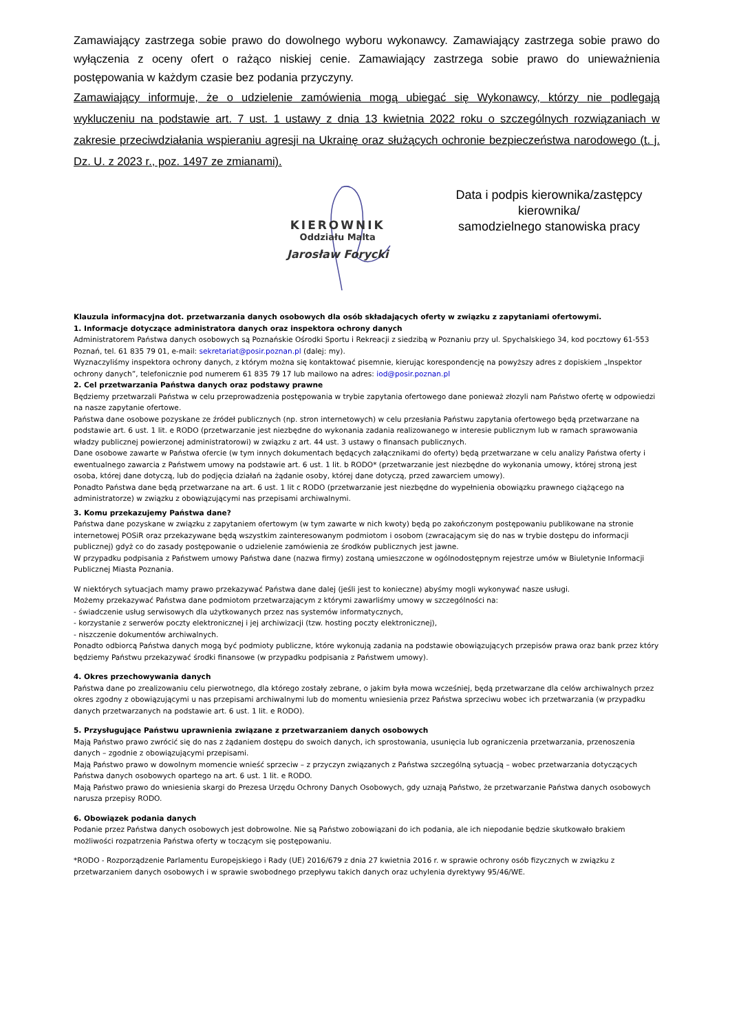Zamawiający zastrzega sobie prawo do dowolnego wyboru wykonawcy. Zamawiający zastrzega sobie prawo do wyłączenia z oceny ofert o rażąco niskiej cenie. Zamawiający zastrzega sobie prawo do unieważnienia postępowania w każdym czasie bez podania przyczyny.
Zamawiający informuje, że o udzielenie zamówienia mogą ubiegać się Wykonawcy, którzy nie podlegają wykluczeniu na podstawie art. 7 ust. 1 ustawy z dnia 13 kwietnia 2022 roku o szczególnych rozwiązaniach w zakresie przeciwdziałania wspieraniu agresji na Ukrainę oraz służących ochronie bezpieczeństwa narodowego (t. j. Dz. U. z 2023 r., poz. 1497 ze zmianami).
KIEROWNIK
Oddziału Malta
Jarosław Forycki
Data i podpis kierownika/zastępcy
kierownika/
samodzielnego stanowiska pracy
Klauzula informacyjna dot. przetwarzania danych osobowych dla osób składających oferty w związku z zapytaniami ofertowymi.
1. Informacje dotyczące administratora danych oraz inspektora ochrony danych
Administratorem Państwa danych osobowych są Poznańskie Ośrodki Sportu i Rekreacji z siedzibą w Poznaniu przy ul. Spychalskiego 34, kod pocztowy 61-553 Poznań, tel. 61 835 79 01, e-mail: sekretariat@posir.poznan.pl (dalej: my).
Wyznaczyliśmy inspektora ochrony danych, z którym można się kontaktować pisemnie, kierując korespondencję na powyższy adres z dopiskiem „Inspektor ochrony danych”, telefonicznie pod numerem 61 835 79 17 lub mailowo na adres: iod@posir.poznan.pl
2. Cel przetwarzania Państwa danych oraz podstawy prawne
Będziemy przetwarzali Państwa w celu przeprowadzenia postępowania w trybie zapytania ofertowego dane ponieważ złozyli nam Państwo ofertę w odpowiedzi na nasze zapytanie ofertowe.
Państwa dane osobowe pozyskane ze źródeł publicznych (np. stron internetowych) w celu przesłania Państwu zapytania ofertowego będą przetwarzane na podstawie art. 6 ust. 1 lit. e RODO (przetwarzanie jest niezbędne do wykonania zadania realizowanego w interesie publicznym lub w ramach sprawowania władzy publicznej powierzonej administratorowi) w związku z art. 44 ust. 3 ustawy o finansach publicznych.
Dane osobowe zawarte w Państwa ofercie (w tym innych dokumentach będących załącznikami do oferty) będą przetwarzane w celu analizy Państwa oferty i ewentualnego zawarcia z Państwem umowy na podstawie art. 6 ust. 1 lit. b RODO* (przetwarzanie jest niezbędne do wykonania umowy, której stroną jest osoba, której dane dotyczą, lub do podjęcia działań na żądanie osoby, której dane dotyczą, przed zawarciem umowy).
Ponadto Państwa dane będą przetwarzane na art. 6 ust. 1 lit c RODO (przetwarzanie jest niezbędne do wypełnienia obowiązku prawnego ciążącego na administratorze) w związku z obowiązującymi nas przepisami archiwalnymi.
3. Komu przekazujemy Państwa dane?
Państwa dane pozyskane w związku z zapytaniem ofertowym (w tym zawarte w nich kwoty) będą po zakończonym postępowaniu publikowane na stronie internetowej POSiR oraz przekazywane będą wszystkim zainteresowanym podmiotom i osobom (zwracającym się do nas w trybie dostępu do informacji publicznej) gdyż co do zasady postępowanie o udzielenie zamówienia ze środków publicznych jest jawne.
W przypadku podpisania z Państwem umowy Państwa dane (nazwa firmy) zostaną umieszczone w ogólnodostępnym rejestrze umów w Biuletynie Informacji Publicznej Miasta Poznania.
W niektórych sytuacjach mamy prawo przekazywać Państwa dane dalej (jeśli jest to konieczne) abyśmy mogli wykonywać nasze usługi.
Możemy przekazywać Państwa dane podmiotom przetwarzającym z którymi zawarliśmy umowy w szczególności na:
- świadczenie usług serwisowych dla użytkowanych przez nas systemów informatycznych,
- korzystanie z serwerów poczty elektronicznej i jej archiwizacji (tzw. hosting poczty elektronicznej),
- niszczenie dokumentów archiwalnych.
Ponadto odbiorcą Państwa danych mogą być podmioty publiczne, które wykonują zadania na podstawie obowiązujących przepisów prawa oraz bank przez który będziemy Państwu przekazywać środki finansowe (w przypadku podpisania z Państwem umowy).
4. Okres przechowywania danych
Państwa dane po zrealizowaniu celu pierwotnego, dla którego zostały zebrane, o jakim była mowa wcześniej, będą przetwarzane dla celów archiwalnych przez okres zgodny z obowiązującymi u nas przepisami archiwalnymi lub do momentu wniesienia przez Państwa sprzeciwu wobec ich przetwarzania (w przypadku danych przetwarzanych na podstawie art. 6 ust. 1 lit. e RODO).
5. Przysługujące Państwu uprawnienia związane z przetwarzaniem danych osobowych
Mają Państwo prawo zwrócić się do nas z żądaniem dostępu do swoich danych, ich sprostowania, usunięcia lub ograniczenia przetwarzania, przenoszenia danych – zgodnie z obowiązującymi przepisami.
Mają Państwo prawo w dowolnym momencie wnieść sprzeciw – z przyczyn związanych z Państwa szczególną sytuacją – wobec przetwarzania dotyczących Państwa danych osobowych opartego na art. 6 ust. 1 lit. e RODO.
Mają Państwo prawo do wniesienia skargi do Prezesa Urzędu Ochrony Danych Osobowych, gdy uznają Państwo, że przetwarzanie Państwa danych osobowych narusza przepisy RODO.
6. Obowiązek podania danych
Podanie przez Państwa danych osobowych jest dobrowolne. Nie są Państwo zobowiązani do ich podania, ale ich niepodanie będzie skutkowało brakiem możliwości rozpatrzenia Państwa oferty w toczącym się postępowaniu.
*RODO - Rozporządzenie Parlamentu Europejskiego i Rady (UE) 2016/679 z dnia 27 kwietnia 2016 r. w sprawie ochrony osób fizycznych w związku z przetwarzaniem danych osobowych i w sprawie swobodnego przepływu takich danych oraz uchylenia dyrektywy 95/46/WE.